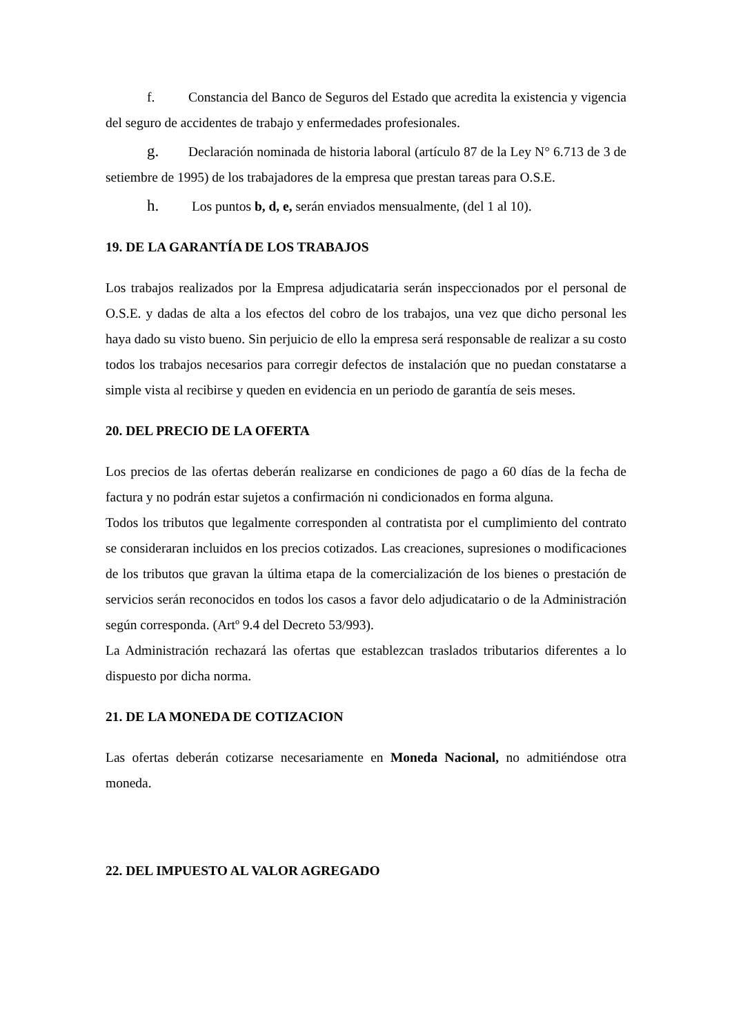f. Constancia del Banco de Seguros del Estado que acredita la existencia y vigencia del seguro de accidentes de trabajo y enfermedades profesionales.
g. Declaración nominada de historia laboral (artículo 87 de la Ley N° 6.713 de 3 de setiembre de 1995) de los trabajadores de la empresa que prestan tareas para O.S.E.
h. Los puntos b, d, e, serán enviados mensualmente, (del 1 al 10).
19. DE LA GARANTÍA DE LOS TRABAJOS
Los trabajos realizados por la Empresa adjudicataria serán inspeccionados por el personal de O.S.E. y dadas de alta a los efectos del cobro de los trabajos, una vez que dicho personal les haya dado su visto bueno. Sin perjuicio de ello la empresa será responsable de realizar a su costo todos los trabajos necesarios para corregir defectos de instalación que no puedan constatarse a simple vista al recibirse y queden en evidencia en un periodo de garantía de seis meses.
20. DEL PRECIO DE LA OFERTA
Los precios de las ofertas deberán realizarse en condiciones de pago a 60 días de la fecha de factura y no podrán estar sujetos a confirmación ni condicionados en forma alguna.
Todos los tributos que legalmente corresponden al contratista por el cumplimiento del contrato se consideraran incluidos en los precios cotizados. Las creaciones, supresiones o modificaciones de los tributos que gravan la última etapa de la comercialización de los bienes o prestación de servicios serán reconocidos en todos los casos a favor delo adjudicatario o de la Administración según corresponda. (Artº 9.4 del Decreto 53/993).
La Administración rechazará las ofertas que establezcan traslados tributarios diferentes a lo dispuesto por dicha norma.
21. DE LA MONEDA DE COTIZACION
Las ofertas deberán cotizarse necesariamente en Moneda Nacional, no admitiéndose otra moneda.
22. DEL IMPUESTO AL VALOR AGREGADO